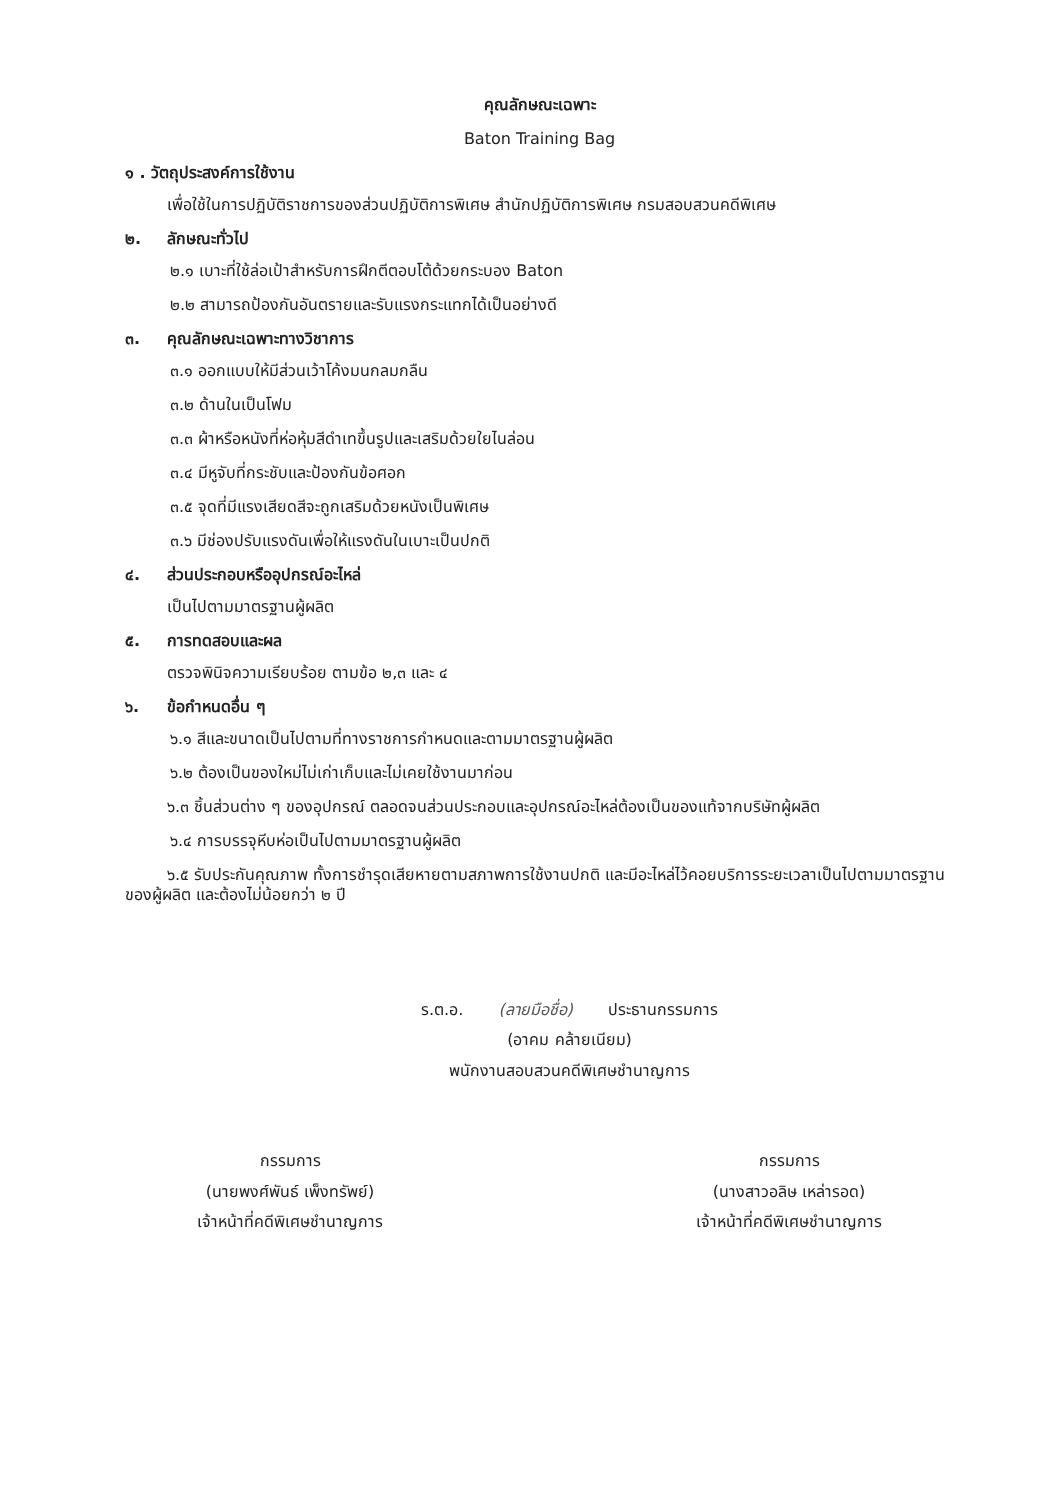คุณลักษณะเฉพาะ
Baton Training Bag
๑ . วัตถุประสงค์การใช้งาน
เพื่อใช้ในการปฏิบัติราชการของส่วนปฏิบัติการพิเศษ สำนักปฏิบัติการพิเศษ กรมสอบสวนคดีพิเศษ
๒. ลักษณะทั่วไป
๒.๑ เบาะที่ใช้ล่อเป้าสำหรับการฝึกตีตอบโต้ด้วยกระบอง Baton
๒.๒ สามารถป้องกันอันตรายและรับแรงกระแทกได้เป็นอย่างดี
๓. คุณลักษณะเฉพาะทางวิชาการ
๓.๑ ออกแบบให้มีส่วนเว้าโค้งมนกลมกลืน
๓.๒ ด้านในเป็นโฟม
๓.๓ ผ้าหรือหนังที่ห่อหุ้มสีดำเทขึ้นรูปและเสริมด้วยใยไนล่อน
๓.๔ มีหูจับที่กระชับและป้องกันข้อศอก
๓.๕ จุดที่มีแรงเสียดสีจะถูกเสริมด้วยหนังเป็นพิเศษ
๓.๖ มีช่องปรับแรงดันเพื่อให้แรงดันในเบาะเป็นปกติ
๔. ส่วนประกอบหรืออุปกรณ์อะไหล่
เป็นไปตามมาตรฐานผู้ผลิต
๕. การทดสอบและผล
ตรวจพินิจความเรียบร้อย ตามข้อ ๒,๓ และ ๔
๖. ข้อกำหนดอื่น ๆ
๖.๑ สีและขนาดเป็นไปตามที่ทางราชการกำหนดและตามมาตรฐานผู้ผลิต
๖.๒ ต้องเป็นของใหม่ไม่เก่าเก็บและไม่เคยใช้งานมาก่อน
๖.๓ ชิ้นส่วนต่าง ๆ ของอุปกรณ์ ตลอดจนส่วนประกอบและอุปกรณ์อะไหล่ต้องเป็นของแท้จากบริษัทผู้ผลิต
๖.๔ การบรรจุหีบห่อเป็นไปตามมาตรฐานผู้ผลิต
๖.๕ รับประกันคุณภาพ ทั้งการชำรุดเสียหายตามสภาพการใช้งานปกติ และมีอะไหล่ไว้คอยบริการระยะเวลาเป็นไปตามมาตรฐานของผู้ผลิต และต้องไม่น้อยกว่า ๒ ปี
ร.ต.อ. (ลายมือชื่อ) ประธานกรรมการ
(อาคม คล้ายเนียม)
พนักงานสอบสวนคดีพิเศษชำนาญการ
กรรมการ
(นายพงศ์พันธ์ เพ็งทรัพย์)
เจ้าหน้าที่คดีพิเศษชำนาญการ
กรรมการ
(นางสาวอลิษ เหล่ารอด)
เจ้าหน้าที่คดีพิเศษชำนาญการ